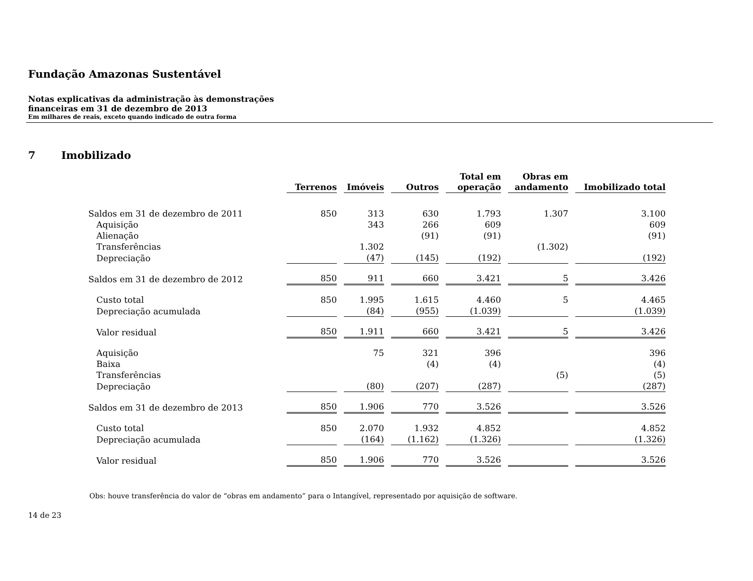Fundação Amazonas Sustentável
Notas explicativas da administração às demonstrações
financeiras em 31 de dezembro de 2013
Em milhares de reais, exceto quando indicado de outra forma
7 Imobilizado
| | Terrenos | Imóveis | Outros | Total em operação | Obras em andamento | Imobilizado total |
| Saldos em 31 de dezembro de 2011 | 850 | 313 | 630 | 1.793 | 1.307 | 3.100 |
| Aquisição | | 343 | 266 | 609 | | 609 |
| Alienação | | | (91) | (91) | | (91) |
| Transferências | | 1.302 | | | (1.302) | |
| Depreciação | | (47) | (145) | (192) | | (192) |
| Saldos em 31 de dezembro de 2012 | 850 | 911 | 660 | 3.421 | 5 | 3.426 |
| Custo total | 850 | 1.995 | 1.615 | 4.460 | 5 | 4.465 |
| Depreciação acumulada | | (84) | (955) | (1.039) | | (1.039) |
| Valor residual | 850 | 1.911 | 660 | 3.421 | 5 | 3.426 |
| Aquisição | | 75 | 321 | 396 | | 396 |
| Baixa | | | (4) | (4) | | (4) |
| Transferências | | | | | (5) | (5) |
| Depreciação | | (80) | (207) | (287) | | (287) |
| Saldos em 31 de dezembro de 2013 | 850 | 1.906 | 770 | 3.526 | | 3.526 |
| Custo total | 850 | 2.070 | 1.932 | 4.852 | | 4.852 |
| Depreciação acumulada | | (164) | (1.162) | (1.326) | | (1.326) |
| Valor residual | 850 | 1.906 | 770 | 3.526 | | 3.526 |
Obs: houve transferência do valor de “obras em andamento” para o Intangível, representado por aquisição de software.
14 de 23